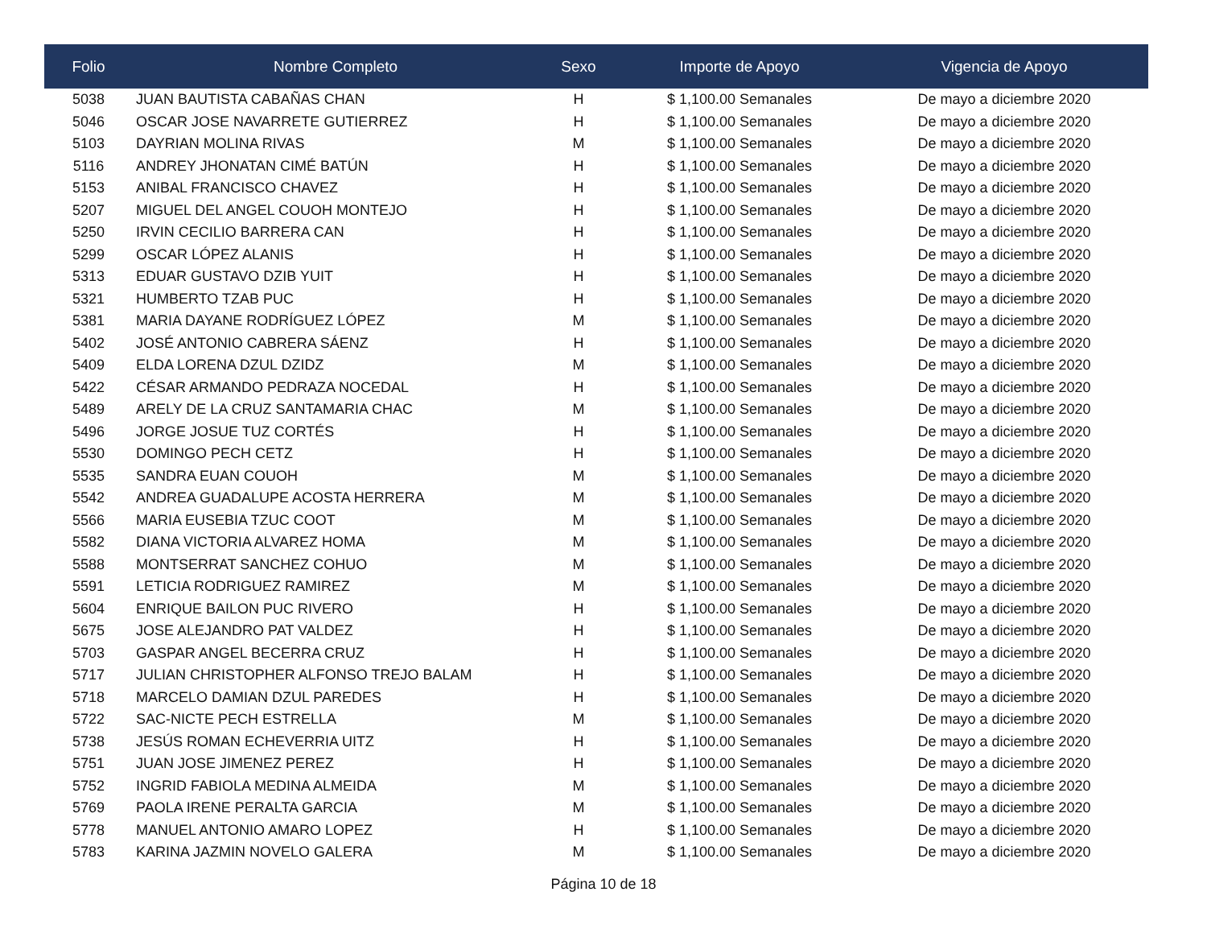| Folio | Nombre Completo | Sexo | Importe de Apoyo | Vigencia de Apoyo |
| --- | --- | --- | --- | --- |
| 5038 | JUAN BAUTISTA CABAÑAS CHAN | H | $ 1,100.00 Semanales | De mayo a diciembre 2020 |
| 5046 | OSCAR JOSE NAVARRETE GUTIERREZ | H | $ 1,100.00 Semanales | De mayo a diciembre 2020 |
| 5103 | DAYRIAN MOLINA RIVAS | M | $ 1,100.00 Semanales | De mayo a diciembre 2020 |
| 5116 | ANDREY JHONATAN CIMÉ BATÚN | H | $ 1,100.00 Semanales | De mayo a diciembre 2020 |
| 5153 | ANIBAL FRANCISCO CHAVEZ | H | $ 1,100.00 Semanales | De mayo a diciembre 2020 |
| 5207 | MIGUEL DEL ANGEL COUOH MONTEJO | H | $ 1,100.00 Semanales | De mayo a diciembre 2020 |
| 5250 | IRVIN CECILIO BARRERA CAN | H | $ 1,100.00 Semanales | De mayo a diciembre 2020 |
| 5299 | OSCAR LÓPEZ ALANIS | H | $ 1,100.00 Semanales | De mayo a diciembre 2020 |
| 5313 | EDUAR GUSTAVO DZIB YUIT | H | $ 1,100.00 Semanales | De mayo a diciembre 2020 |
| 5321 | HUMBERTO TZAB PUC | H | $ 1,100.00 Semanales | De mayo a diciembre 2020 |
| 5381 | MARIA DAYANE RODRÍGUEZ LÓPEZ | M | $ 1,100.00 Semanales | De mayo a diciembre 2020 |
| 5402 | JOSÉ ANTONIO CABRERA SÁENZ | H | $ 1,100.00 Semanales | De mayo a diciembre 2020 |
| 5409 | ELDA LORENA DZUL DZIDZ | M | $ 1,100.00 Semanales | De mayo a diciembre 2020 |
| 5422 | CÉSAR ARMANDO PEDRAZA NOCEDAL | H | $ 1,100.00 Semanales | De mayo a diciembre 2020 |
| 5489 | ARELY DE LA CRUZ SANTAMARIA CHAC | M | $ 1,100.00 Semanales | De mayo a diciembre 2020 |
| 5496 | JORGE JOSUE TUZ CORTÉS | H | $ 1,100.00 Semanales | De mayo a diciembre 2020 |
| 5530 | DOMINGO PECH CETZ | H | $ 1,100.00 Semanales | De mayo a diciembre 2020 |
| 5535 | SANDRA EUAN COUOH | M | $ 1,100.00 Semanales | De mayo a diciembre 2020 |
| 5542 | ANDREA GUADALUPE ACOSTA HERRERA | M | $ 1,100.00 Semanales | De mayo a diciembre 2020 |
| 5566 | MARIA EUSEBIA TZUC COOT | M | $ 1,100.00 Semanales | De mayo a diciembre 2020 |
| 5582 | DIANA VICTORIA ALVAREZ HOMA | M | $ 1,100.00 Semanales | De mayo a diciembre 2020 |
| 5588 | MONTSERRAT SANCHEZ COHUO | M | $ 1,100.00 Semanales | De mayo a diciembre 2020 |
| 5591 | LETICIA RODRIGUEZ RAMIREZ | M | $ 1,100.00 Semanales | De mayo a diciembre 2020 |
| 5604 | ENRIQUE BAILON PUC RIVERO | H | $ 1,100.00 Semanales | De mayo a diciembre 2020 |
| 5675 | JOSE ALEJANDRO PAT VALDEZ | H | $ 1,100.00 Semanales | De mayo a diciembre 2020 |
| 5703 | GASPAR ANGEL BECERRA CRUZ | H | $ 1,100.00 Semanales | De mayo a diciembre 2020 |
| 5717 | JULIAN CHRISTOPHER ALFONSO TREJO BALAM | H | $ 1,100.00 Semanales | De mayo a diciembre 2020 |
| 5718 | MARCELO DAMIAN DZUL PAREDES | H | $ 1,100.00 Semanales | De mayo a diciembre 2020 |
| 5722 | SAC-NICTE PECH ESTRELLA | M | $ 1,100.00 Semanales | De mayo a diciembre 2020 |
| 5738 | JESÚS ROMAN ECHEVERRIA UITZ | H | $ 1,100.00 Semanales | De mayo a diciembre 2020 |
| 5751 | JUAN JOSE JIMENEZ PEREZ | H | $ 1,100.00 Semanales | De mayo a diciembre 2020 |
| 5752 | INGRID FABIOLA MEDINA ALMEIDA | M | $ 1,100.00 Semanales | De mayo a diciembre 2020 |
| 5769 | PAOLA IRENE PERALTA GARCIA | M | $ 1,100.00 Semanales | De mayo a diciembre 2020 |
| 5778 | MANUEL ANTONIO AMARO LOPEZ | H | $ 1,100.00 Semanales | De mayo a diciembre 2020 |
| 5783 | KARINA JAZMIN NOVELO GALERA | M | $ 1,100.00 Semanales | De mayo a diciembre 2020 |
Página 10 de 18